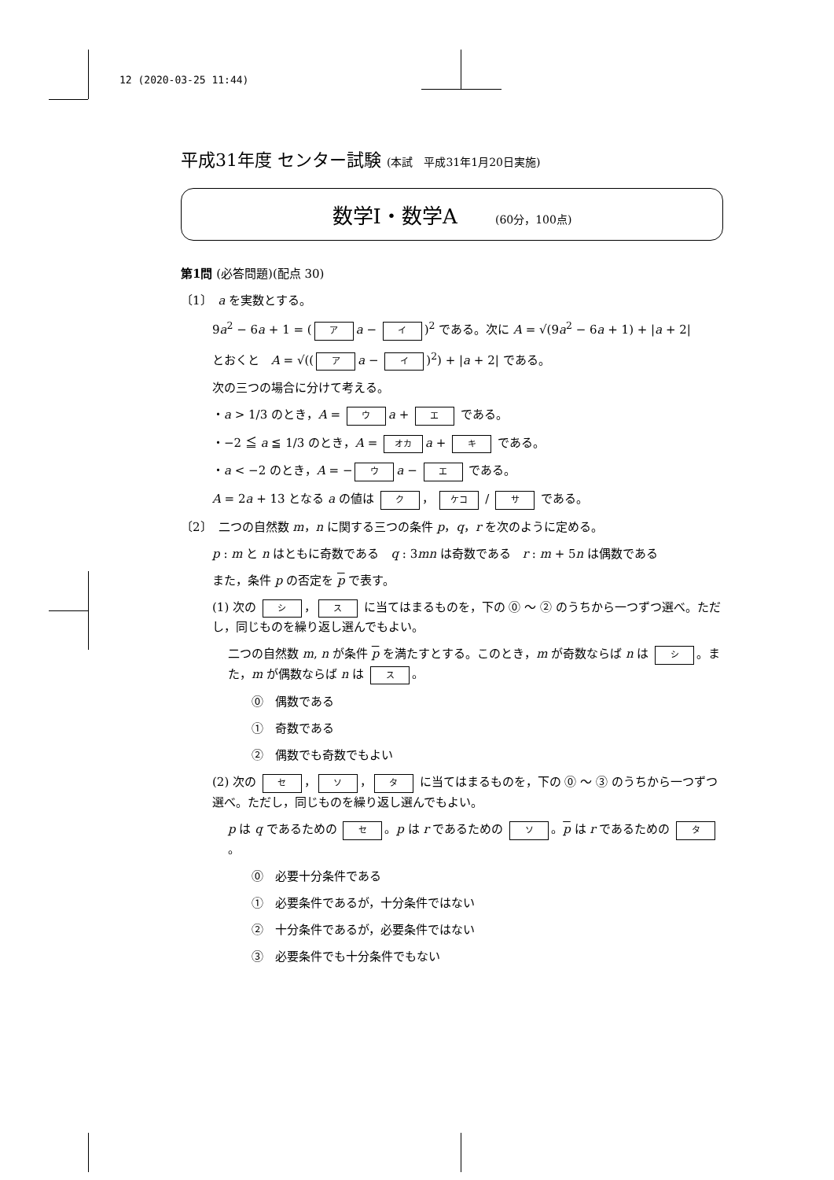12 (2020-03-25 11:44)
平成31年度 センター試験 (本試　平成31年1月20日実施)
数学Ⅰ・数学A (60分，100点)
第1問 (必答問題)(配点 30)
〔1〕　a を実数とする。
9a<sup>2</sup> − 6a + 1 = (ア a − イ)<sup>2</sup> である。次に A = √(9a<sup>2</sup> − 6a + 1) + |a + 2|
とおくと　A = √((ア a − イ)<sup>2</sup>) + |a + 2| である。
次の三つの場合に分けて考える。
・a > 1/3 のとき，A = ウ a + エ である。
・−2 ≦ a ≦ 1/3 のとき，A = オカ a + キ である。
・a < −2 のとき，A = − ウ a − エ である。
A = 2a + 13 となる a の値は ク ， ケコ / サ である。
〔2〕　二つの自然数 m，n に関する三つの条件 p，q，r を次のように定める。
p : m と n はともに奇数である　q : 3mn は奇数である　r : m + 5n は偶数である
また，条件 p の否定を p で表す。
(1) 次の シ ， ス に当てはまるものを，下の ⓪ ～ ② のうちから一つずつ選べ。ただし，同じものを繰り返し選んでもよい。
二つの自然数 m, n が条件 p を満たすとする。このとき，m が奇数ならば n は シ 。また，m が偶数ならば n は ス 。
⓪　偶数である
①　奇数である
②　偶数でも奇数でもよい
(2) 次の セ ， ソ ， タ に当てはまるものを，下の ⓪ ～ ③ のうちから一つずつ選べ。ただし，同じものを繰り返し選んでもよい。
p は q であるための セ 。p は r であるための ソ 。p は r であるための タ 。
⓪　必要十分条件である
①　必要条件であるが，十分条件ではない
②　十分条件であるが，必要条件ではない
③　必要条件でも十分条件でもない